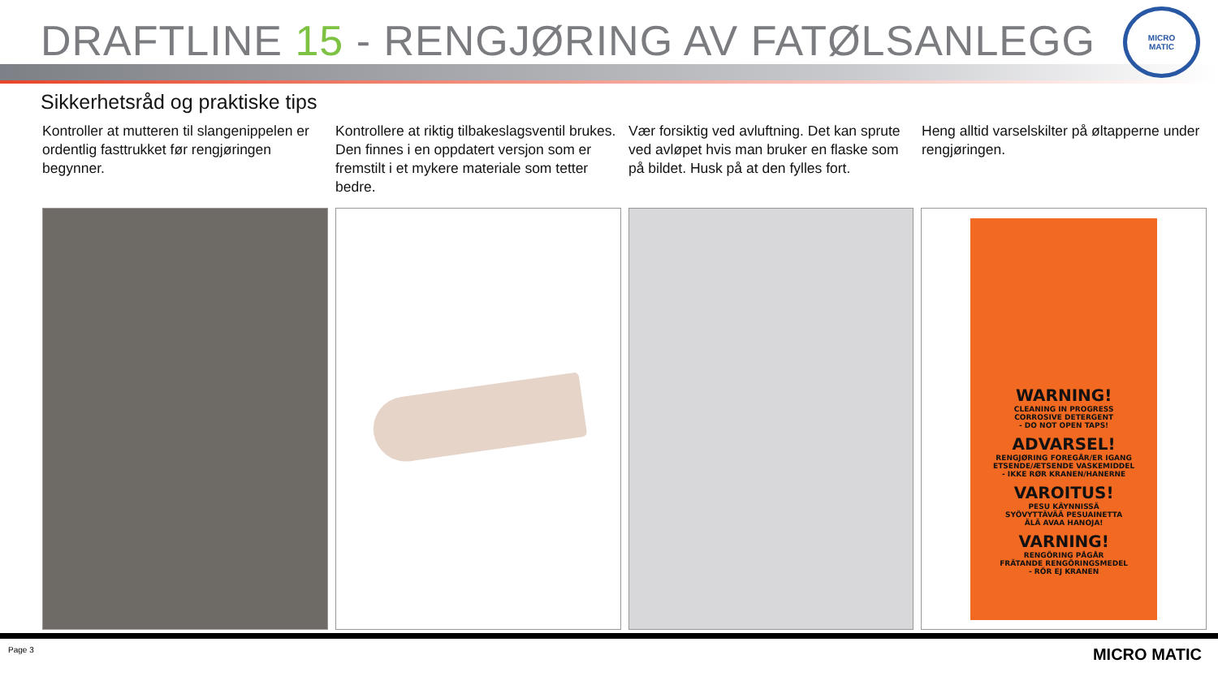MICRO
MATIC
DRAFTLINE 15 - RENGJØRING AV FATØLSANLEGG
Sikkerhetsråd og praktiske tips
Kontroller at mutteren til slangenippelen er ordentlig fasttrukket før rengjøringen begynner.
Kontrollere at riktig tilbakeslagsventil brukes. Den finnes i en oppdatert versjon som er fremstilt i et mykere materiale som tetter bedre.
Vær forsiktig ved avluftning. Det kan sprute ved avløpet hvis man bruker en flaske som på bildet. Husk på at den fylles fort.
Heng alltid varselskilter på øltapperne under rengjøringen.
WARNING!
CLEANING IN PROGRESS
CORROSIVE DETERGENT
- DO NOT OPEN TAPS!
ADVARSEL!
RENGJØRING FOREGÅR/ER IGANG
ETSENDE/ÆTSENDE VASKEMIDDEL
- IKKE RØR KRANEN/HANERNE
VAROITUS!
PESU KÄYNNISSÄ
SYÖVYTTÄVÄÄ PESUAINETTA
ÄLÄ AVAA HANOJA!
VARNING!
RENGÖRING PÅGÅR
FRÄTANDE RENGÖRINGSMEDEL
- RÖR EJ KRANEN
Page 3 MICRO MATIC